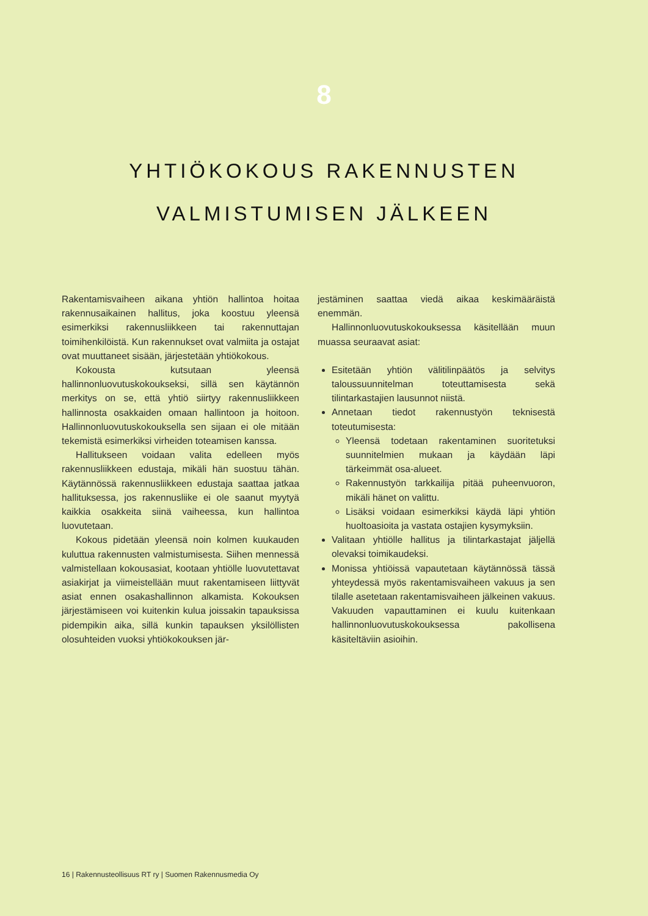8
YHTIÖKOKOUS RAKENNUSTEN
VALMISTUMISEN JÄLKEEN
Rakentamisvaiheen aikana yhtiön hallintoa hoitaa rakennusaikainen hallitus, joka koostuu yleensä esimerkiksi rakennusliikkeen tai rakennuttajan toimihenkilöistä. Kun rakennukset ovat valmiita ja ostajat ovat muuttaneet sisään, järjestetään yhtiökokous.
Kokousta kutsutaan yleensä hallinnonluovutuskokoukseksi, sillä sen käytännön merkitys on se, että yhtiö siirtyy rakennusliikkeen hallinnosta osakkaiden omaan hallintoon ja hoitoon. Hallinnonluovutuskokouksella sen sijaan ei ole mitään tekemistä esimerkiksi virheiden toteamisen kanssa.
Hallitukseen voidaan valita edelleen myös rakennusliikkeen edustaja, mikäli hän suostuu tähän. Käytännössä rakennusliikkeen edustaja saattaa jatkaa hallituksessa, jos rakennusliike ei ole saanut myytyä kaikkia osakkeita siinä vaiheessa, kun hallintoa luovutetaan.
Kokous pidetään yleensä noin kolmen kuukauden kuluttua rakennusten valmistumisesta. Siihen mennessä valmistellaan kokousasiat, kootaan yhtiölle luovutettavat asiakirjat ja viimeistellään muut rakentamiseen liittyvät asiat ennen osakashallinnon alkamista. Kokouksen järjestämiseen voi kuitenkin kulua joissakin tapauksissa pidempikin aika, sillä kunkin tapauksen yksilöllisten olosuhteiden vuoksi yhtiökokouksen jär-
jestäminen saattaa viedä aikaa keskimääräistä enemmän.
Hallinnonluovutuskokouksessa käsitellään muun muassa seuraavat asiat:
Esitetään yhtiön välitilinpäätös ja selvitys taloussuunnitelman toteuttamisesta sekä tilintarkastajien lausunnot niistä.
Annetaan tiedot rakennustyön teknisestä toteutumisesta:
Yleensä todetaan rakentaminen suoritetuksi suunnitelmien mukaan ja käydään läpi tärkeimmät osa-alueet.
Rakennustyön tarkkailija pitää puheenvuoron, mikäli hänet on valittu.
Lisäksi voidaan esimerkiksi käydä läpi yhtiön huoltoasioita ja vastata ostajien kysymyksiin.
Valitaan yhtiölle hallitus ja tilintarkastajat jäljellä olevaksi toimikaudeksi.
Monissa yhtiöissä vapautetaan käytännössä tässä yhteydessä myös rakentamisvaiheen vakuus ja sen tilalle asetetaan rakentamisvaiheen jälkeinen vakuus. Vakuuden vapauttaminen ei kuulu kuitenkaan hallinnonluovutuskokouksessa pakollisena käsiteltäviin asioihin.
16 | Rakennusteollisuus RT ry | Suomen Rakennusmedia Oy